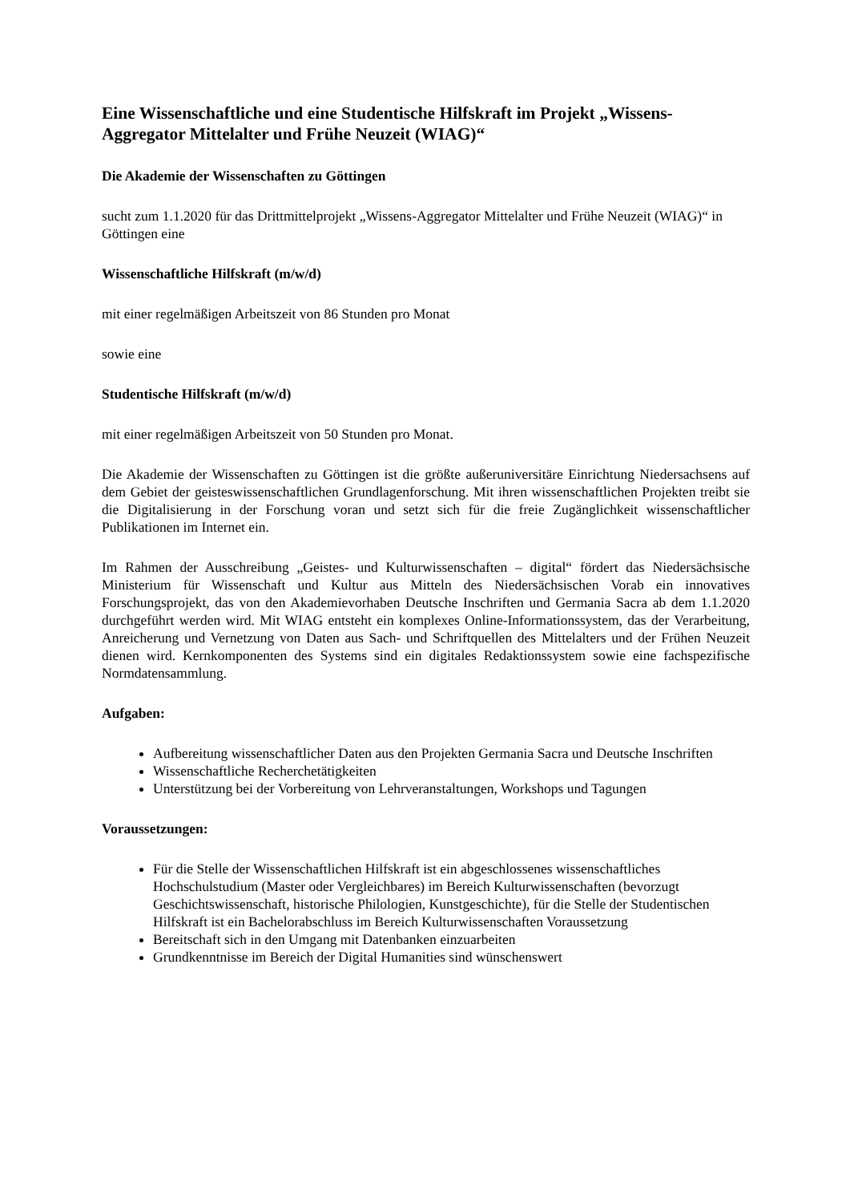Eine Wissenschaftliche und eine Studentische Hilfskraft im Projekt „Wissens-Aggregator Mittelalter und Frühe Neuzeit (WIAG)“
Die Akademie der Wissenschaften zu Göttingen
sucht zum 1.1.2020 für das Drittmittelprojekt „Wissens-Aggregator Mittelalter und Frühe Neuzeit (WIAG)“ in Göttingen eine
Wissenschaftliche Hilfskraft (m/w/d)
mit einer regelmäßigen Arbeitszeit von 86 Stunden pro Monat
sowie eine
Studentische Hilfskraft (m/w/d)
mit einer regelmäßigen Arbeitszeit von 50 Stunden pro Monat.
Die Akademie der Wissenschaften zu Göttingen ist die größte außeruniversitäre Einrichtung Niedersachsens auf dem Gebiet der geisteswissenschaftlichen Grundlagenforschung. Mit ihren wissenschaftlichen Projekten treibt sie die Digitalisierung in der Forschung voran und setzt sich für die freie Zugänglichkeit wissenschaftlicher Publikationen im Internet ein.
Im Rahmen der Ausschreibung „Geistes- und Kulturwissenschaften – digital“ fördert das Niedersächsische Ministerium für Wissenschaft und Kultur aus Mitteln des Niedersächsischen Vorab ein innovatives Forschungsprojekt, das von den Akademievorhaben Deutsche Inschriften und Germania Sacra ab dem 1.1.2020 durchgeführt werden wird. Mit WIAG entsteht ein komplexes Online-Informationssystem, das der Verarbeitung, Anreicherung und Vernetzung von Daten aus Sach- und Schriftquellen des Mittelalters und der Frühen Neuzeit dienen wird. Kernkomponenten des Systems sind ein digitales Redaktionssystem sowie eine fachspezifische Normdatensammlung.
Aufgaben:
Aufbereitung wissenschaftlicher Daten aus den Projekten Germania Sacra und Deutsche Inschriften
Wissenschaftliche Recherchetätigkeiten
Unterstützung bei der Vorbereitung von Lehrveranstaltungen, Workshops und Tagungen
Voraussetzungen:
Für die Stelle der Wissenschaftlichen Hilfskraft ist ein abgeschlossenes wissenschaftliches Hochschulstudium (Master oder Vergleichbares) im Bereich Kulturwissenschaften (bevorzugt Geschichtswissenschaft, historische Philologien, Kunstgeschichte), für die Stelle der Studentischen Hilfskraft ist ein Bachelorabschluss im Bereich Kulturwissenschaften Voraussetzung
Bereitschaft sich in den Umgang mit Datenbanken einzuarbeiten
Grundkenntnisse im Bereich der Digital Humanities sind wünschenswert